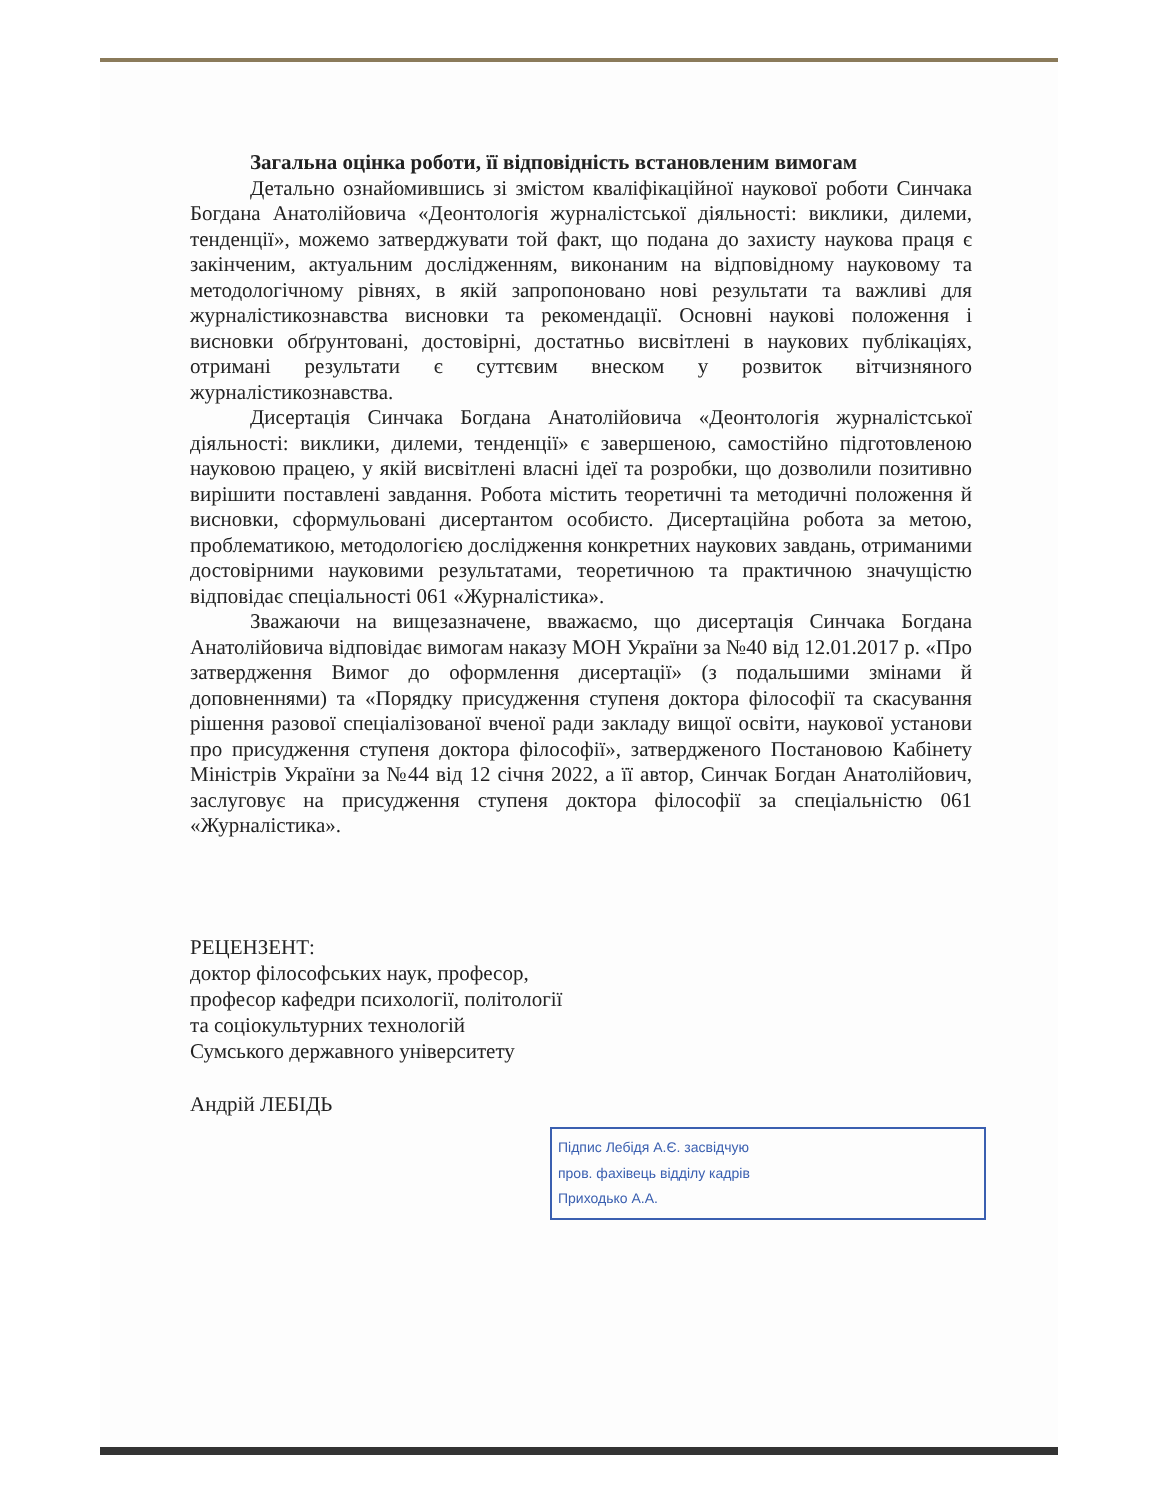Загальна оцінка роботи, її відповідність встановленим вимогам
Детально ознайомившись зі змістом кваліфікаційної наукової роботи Синчака Богдана Анатолійовича «Деонтологія журналістської діяльності: виклики, дилеми, тенденції», можемо затверджувати той факт, що подана до захисту наукова праця є закінченим, актуальним дослідженням, виконаним на відповідному науковому та методологічному рівнях, в якій запропоновано нові результати та важливі для журналістикознавства висновки та рекомендації. Основні наукові положення і висновки обґрунтовані, достовірні, достатньо висвітлені в наукових публікаціях, отримані результати є суттєвим внеском у розвиток вітчизняного журналістикознавства.
Дисертація Синчака Богдана Анатолійовича «Деонтологія журналістської діяльності: виклики, дилеми, тенденції» є завершеною, самостійно підготовленою науковою працею, у якій висвітлені власні ідеї та розробки, що дозволили позитивно вирішити поставлені завдання. Робота містить теоретичні та методичні положення й висновки, сформульовані дисертантом особисто. Дисертаційна робота за метою, проблематикою, методологією дослідження конкретних наукових завдань, отриманими достовірними науковими результатами, теоретичною та практичною значущістю відповідає спеціальності 061 «Журналістика».
Зважаючи на вищезазначене, вважаємо, що дисертація Синчака Богдана Анатолійовича відповідає вимогам наказу МОН України за №40 від 12.01.2017 р. «Про затвердження Вимог до оформлення дисертації» (з подальшими змінами й доповненнями) та «Порядку присудження ступеня доктора філософії та скасування рішення разової спеціалізованої вченої ради закладу вищої освіти, наукової установи про присудження ступеня доктора філософії», затвердженого Постановою Кабінету Міністрів України за №44 від 12 січня 2022, а її автор, Синчак Богдан Анатолійович, заслуговує на присудження ступеня доктора філософії за спеціальністю 061 «Журналістика».
РЕЦЕНЗЕНТ:
доктор філософських наук, професор,
професор кафедри психології, політології
та соціокультурних технологій
Сумського державного університету
Андрій ЛЕБІДЬ
Підпис Лебідя А.Є. засвідчую
пров. фахівець відділу кадрів
Приходько А.А.